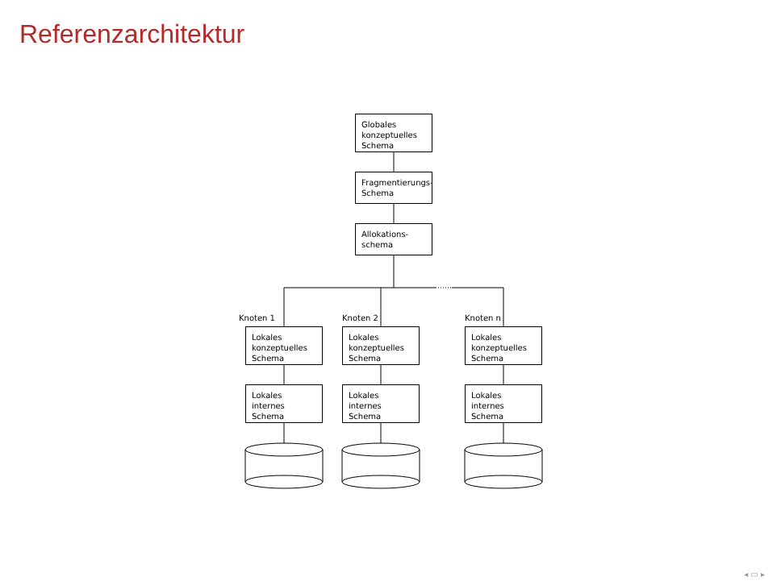Referenzarchitektur
Globales konzeptuelles Schema
Fragmentierungs-Schema
Allokations-schema
Knoten 1 Knoten 2 Knoten n
Lokales konzeptuelles Schema
Lokales konzeptuelles Schema
Lokales konzeptuelles Schema
Lokales internes Schema
Lokales internes Schema
Lokales internes Schema
◂ ▭ ▸